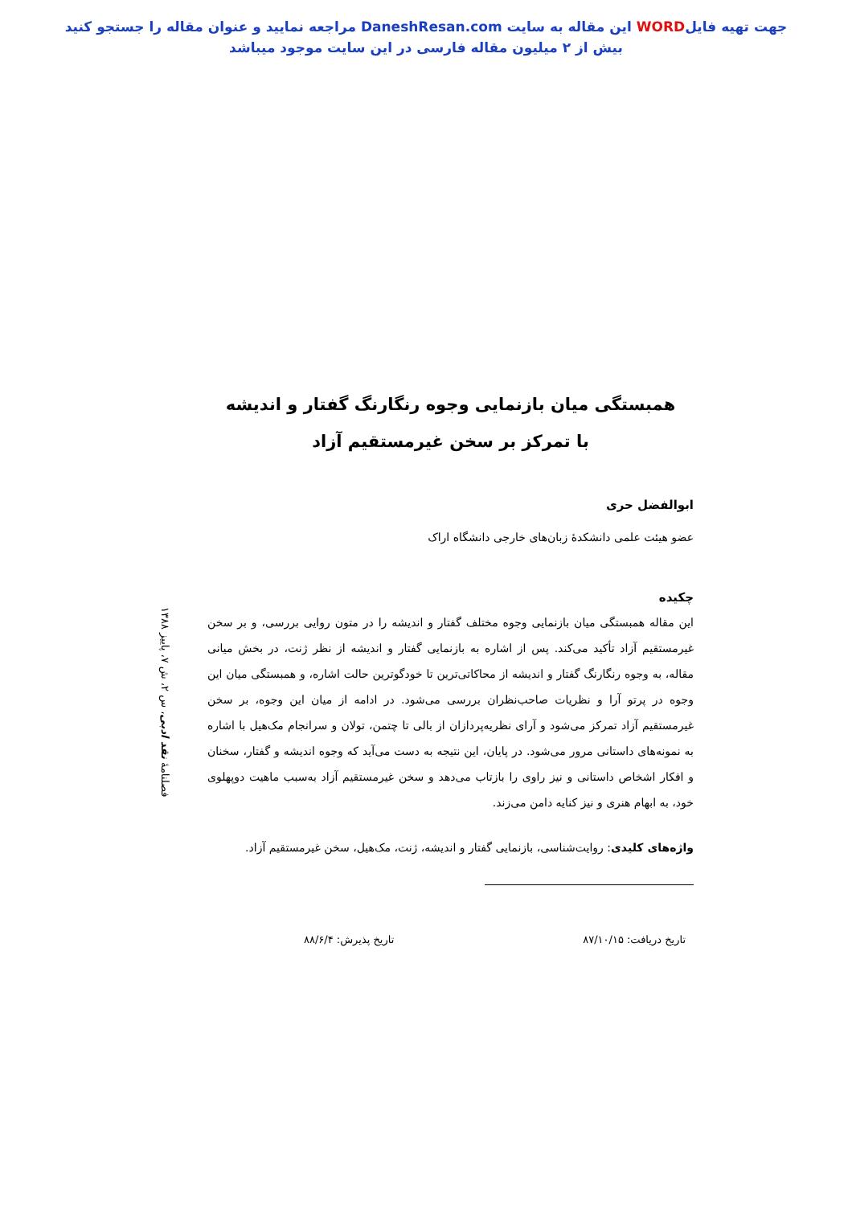جهت تهیه فایلWORD این مقاله به سایت DaneshResan.com مراجعه نمایید و عنوان مقاله را جستجو کنید
بیش از ۲ میلیون مقاله فارسی در این سایت موجود میباشد
همبستگی میان بازنمایی وجوه رنگارنگ گفتار و اندیشه
با تمرکز بر سخن غیرمستقیم آزاد
ابوالفضل حری
عضو هیئت علمی دانشکدهٔ زبان‌های خارجی دانشگاه اراک
چکیده
این مقاله همبستگی میان بازنمایی وجوه مختلف گفتار و اندیشه را در متون روایی بررسی، و بر سخن غیرمستقیم آزاد تأکید می‌کند. پس از اشاره به بازنمایی گفتار و اندیشه از نظر ژنت، در بخش میانی مقاله، به وجوه رنگارنگ گفتار و اندیشه از محاکاتی‌ترین تا خودگوترین حالت اشاره، و همبستگی میان این وجوه در پرتو آرا و نظریات صاحب‌نظران بررسی می‌شود. در ادامه از میان این وجوه، بر سخن غیرمستقیم آزاد تمرکز می‌شود و آرای نظریه‌پردازان از بالی تا چتمن، تولان و سرانجام مک‌هیل با اشاره به نمونه‌های داستانی مرور می‌شود. در پایان، این نتیجه به دست می‌آید که وجوه اندیشه و گفتار، سخنان و افکار اشخاص داستانی و نیز راوی را بازتاب می‌دهد و سخن غیرمستقیم آزاد به‌سبب ماهیت دوپهلوی خود، به ابهام هنری و نیز کنایه دامن می‌زند.
واژه‌های کلیدی: روایت‌شناسی، بازنمایی گفتار و اندیشه، ژنت، مک‌هیل، سخن غیرمستقیم آزاد.
تاریخ دریافت: ۸۷/۱۰/۱۵ تاریخ پذیرش: ۸۸/۶/۴
فصلنامهٔ نقد ادبی، س ۲، ش ۷، پاییز ۱۳۸۸